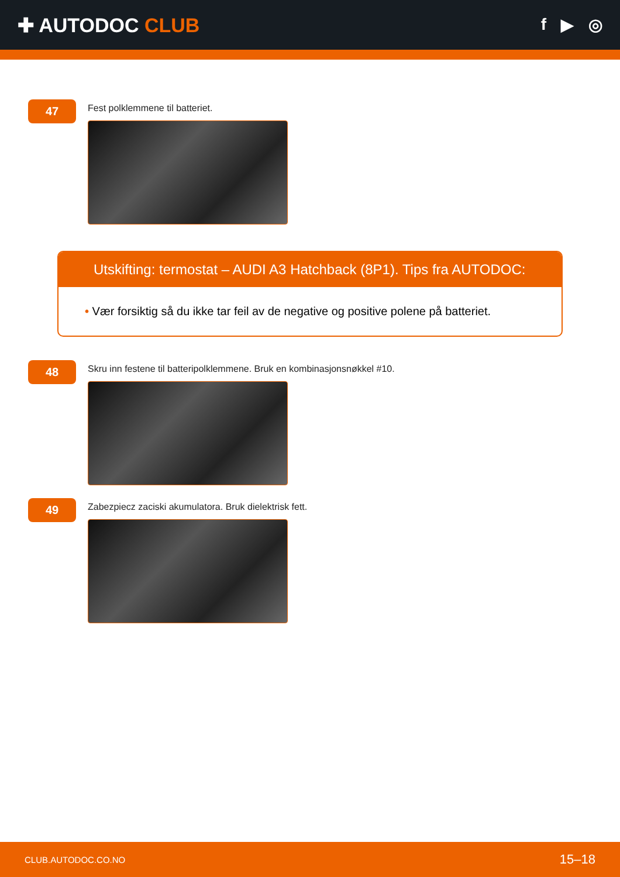✚ AUTODOC CLUB
f ▶ ◎
47
Fest polklemmene til batteriet.
Utskifting: termostat – AUDI A3 Hatchback (8P1). Tips fra AUTODOC:
• Vær forsiktig så du ikke tar feil av de negative og positive polene på batteriet.
48
Skru inn festene til batteripolklemmene. Bruk en kombinasjonsnøkkel #10.
49
Zabezpiecz zaciski akumulatora. Bruk dielektrisk fett.
CLUB.AUTODOC.CO.NO 15–18